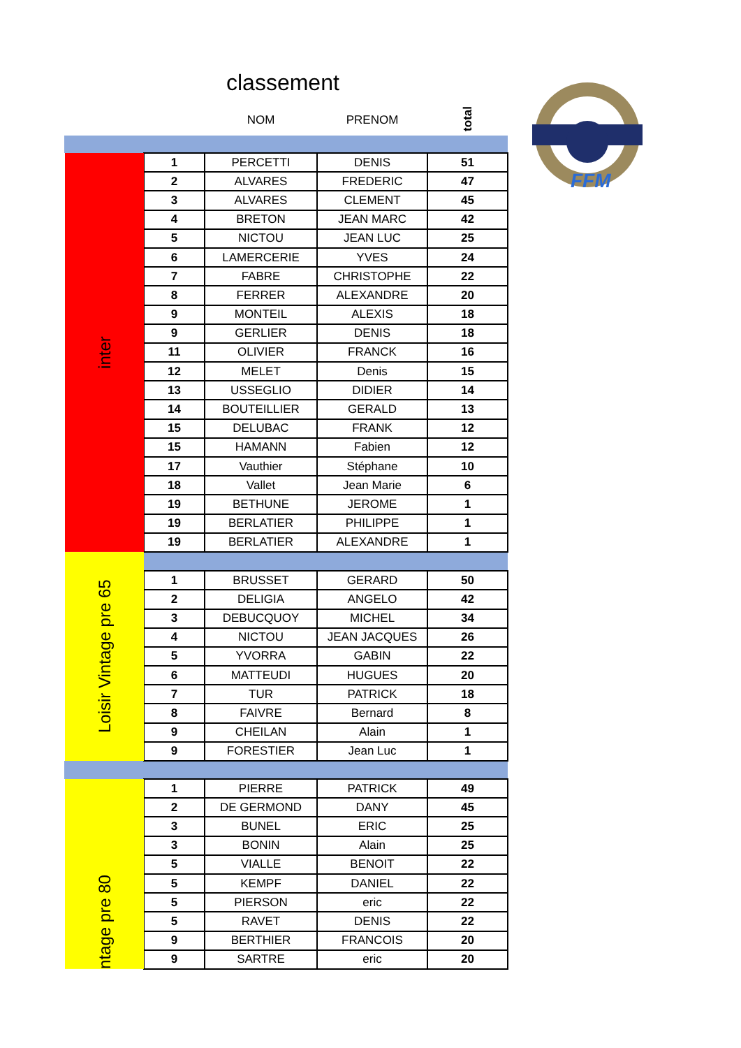classement
FFM
| | | NOM | PRENOM | total |
| --- | --- | --- | --- | --- |
| inter | 1 | PERCETTI | DENIS | 51 |
| | 2 | ALVARES | FREDERIC | 47 |
| | 3 | ALVARES | CLEMENT | 45 |
| | 4 | BRETON | JEAN MARC | 42 |
| | 5 | NICTOU | JEAN LUC | 25 |
| | 6 | LAMERCERIE | YVES | 24 |
| | 7 | FABRE | CHRISTOPHE | 22 |
| | 8 | FERRER | ALEXANDRE | 20 |
| | 9 | MONTEIL | ALEXIS | 18 |
| | 9 | GERLIER | DENIS | 18 |
| | 11 | OLIVIER | FRANCK | 16 |
| | 12 | MELET | Denis | 15 |
| | 13 | USSEGLIO | DIDIER | 14 |
| | 14 | BOUTEILLIER | GERALD | 13 |
| | 15 | DELUBAC | FRANK | 12 |
| | 15 | HAMANN | Fabien | 12 |
| | 17 | Vauthier | Stéphane | 10 |
| | 18 | Vallet | Jean Marie | 6 |
| | 19 | BETHUNE | JEROME | 1 |
| | 19 | BERLATIER | PHILIPPE | 1 |
| | 19 | BERLATIER | ALEXANDRE | 1 |
| Loisir Vintage pre 65 | | | | |
| | 1 | BRUSSET | GERARD | 50 |
| | 2 | DELIGIA | ANGELO | 42 |
| | 3 | DEBUCQUOY | MICHEL | 34 |
| | 4 | NICTOU | JEAN JACQUES | 26 |
| | 5 | YVORRA | GABIN | 22 |
| | 6 | MATTEUDI | HUGUES | 20 |
| | 7 | TUR | PATRICK | 18 |
| | 8 | FAIVRE | Bernard | 8 |
| | 9 | CHEILAN | Alain | 1 |
| | 9 | FORESTIER | Jean Luc | 1 |
| ntage pre 80 | 1 | PIERRE | PATRICK | 49 |
| | 2 | DE GERMOND | DANY | 45 |
| | 3 | BUNEL | ERIC | 25 |
| | 3 | BONIN | Alain | 25 |
| | 5 | VIALLE | BENOIT | 22 |
| | 5 | KEMPF | DANIEL | 22 |
| | 5 | PIERSON | eric | 22 |
| | 5 | RAVET | DENIS | 22 |
| | 9 | BERTHIER | FRANCOIS | 20 |
| | 9 | SARTRE | eric | 20 |